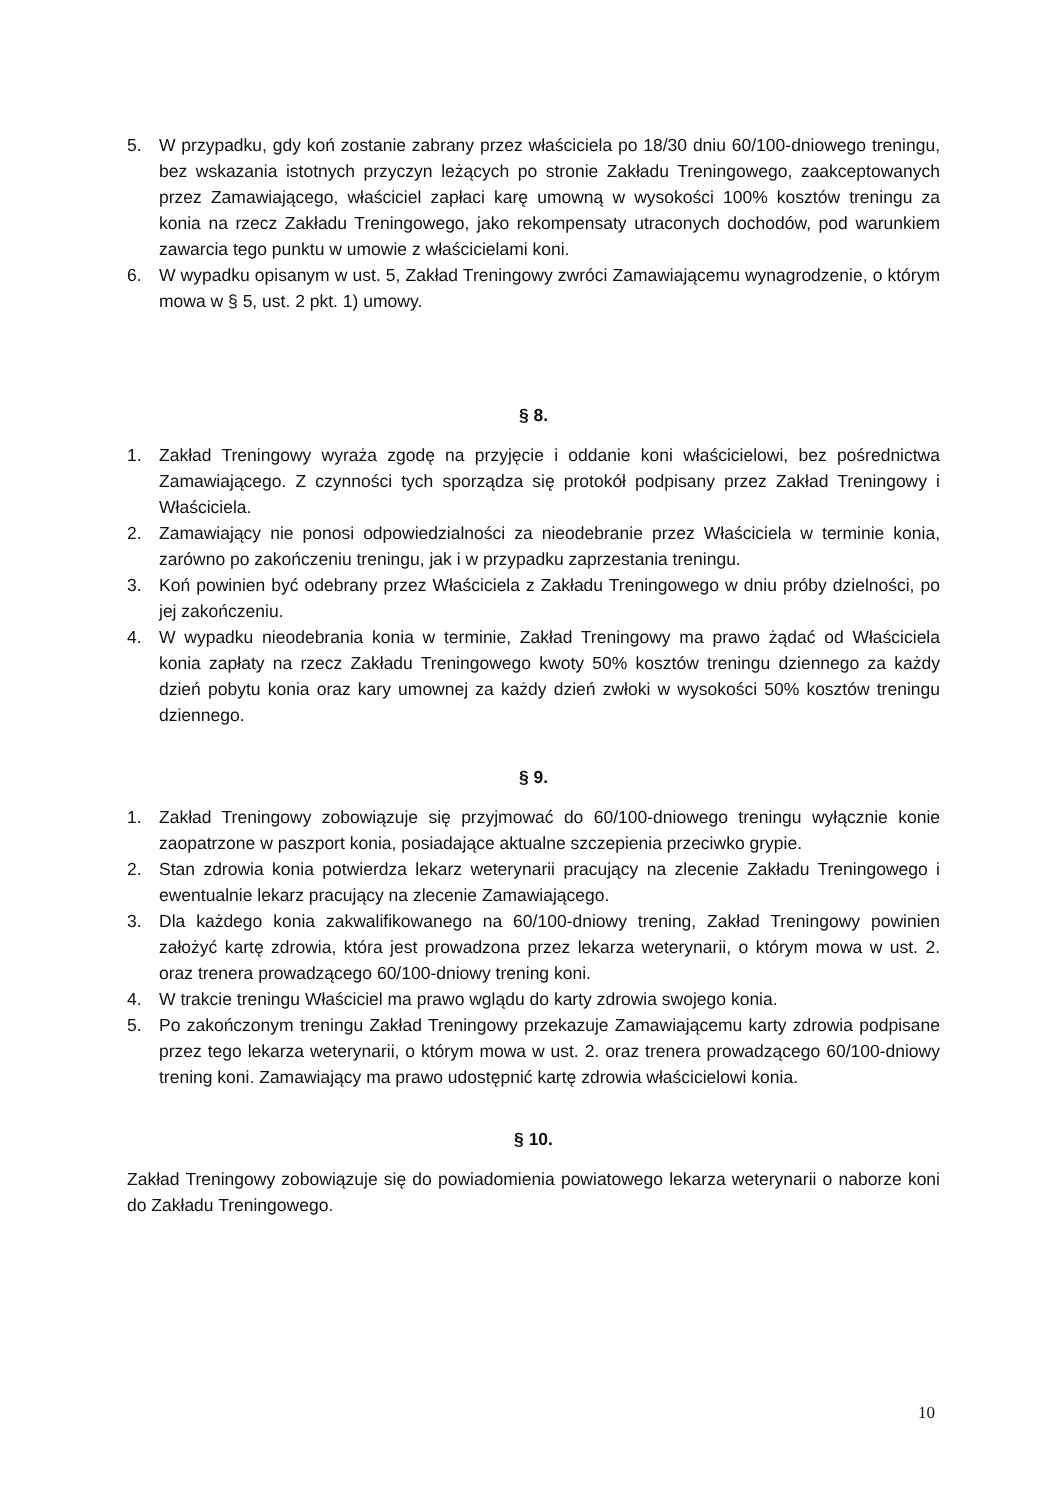5. W przypadku, gdy koń zostanie zabrany przez właściciela po 18/30 dniu 60/100-dniowego treningu, bez wskazania istotnych przyczyn leżących po stronie Zakładu Treningowego, zaakceptowanych przez Zamawiającego, właściciel zapłaci karę umowną w wysokości 100% kosztów treningu za konia na rzecz Zakładu Treningowego, jako rekompensaty utraconych dochodów, pod warunkiem zawarcia tego punktu w umowie z właścicielami koni.
6. W wypadku opisanym w ust. 5, Zakład Treningowy zwróci Zamawiającemu wynagrodzenie, o którym mowa w § 5, ust. 2 pkt. 1) umowy.
§ 8.
1. Zakład Treningowy wyraża zgodę na przyjęcie i oddanie koni właścicielowi, bez pośrednictwa Zamawiającego. Z czynności tych sporządza się protokół podpisany przez Zakład Treningowy i Właściciela.
2. Zamawiający nie ponosi odpowiedzialności za nieodebranie przez Właściciela w terminie konia, zarówno po zakończeniu treningu, jak i w przypadku zaprzestania treningu.
3. Koń powinien być odebrany przez Właściciela z Zakładu Treningowego w dniu próby dzielności, po jej zakończeniu.
4. W wypadku nieodebrania konia w terminie, Zakład Treningowy ma prawo żądać od Właściciela konia zapłaty na rzecz Zakładu Treningowego kwoty 50% kosztów treningu dziennego za każdy dzień pobytu konia oraz kary umownej za każdy dzień zwłoki w wysokości 50% kosztów treningu dziennego.
§ 9.
1. Zakład Treningowy zobowiązuje się przyjmować do 60/100-dniowego treningu wyłącznie konie zaopatrzone w paszport konia, posiadające aktualne szczepienia przeciwko grypie.
2. Stan zdrowia konia potwierdza lekarz weterynarii pracujący na zlecenie Zakładu Treningowego i ewentualnie lekarz pracujący na zlecenie Zamawiającego.
3. Dla każdego konia zakwalifikowanego na 60/100-dniowy trening, Zakład Treningowy powinien założyć kartę zdrowia, która jest prowadzona przez lekarza weterynarii, o którym mowa w ust. 2. oraz trenera prowadzącego 60/100-dniowy trening koni.
4. W trakcie treningu Właściciel ma prawo wglądu do karty zdrowia swojego konia.
5. Po zakończonym treningu Zakład Treningowy przekazuje Zamawiającemu karty zdrowia podpisane przez tego lekarza weterynarii, o którym mowa w ust. 2. oraz trenera prowadzącego 60/100-dniowy trening koni. Zamawiający ma prawo udostępnić kartę zdrowia właścicielowi konia.
§ 10.
Zakład Treningowy zobowiązuje się do powiadomienia powiatowego lekarza weterynarii o naborze koni do Zakładu Treningowego.
10